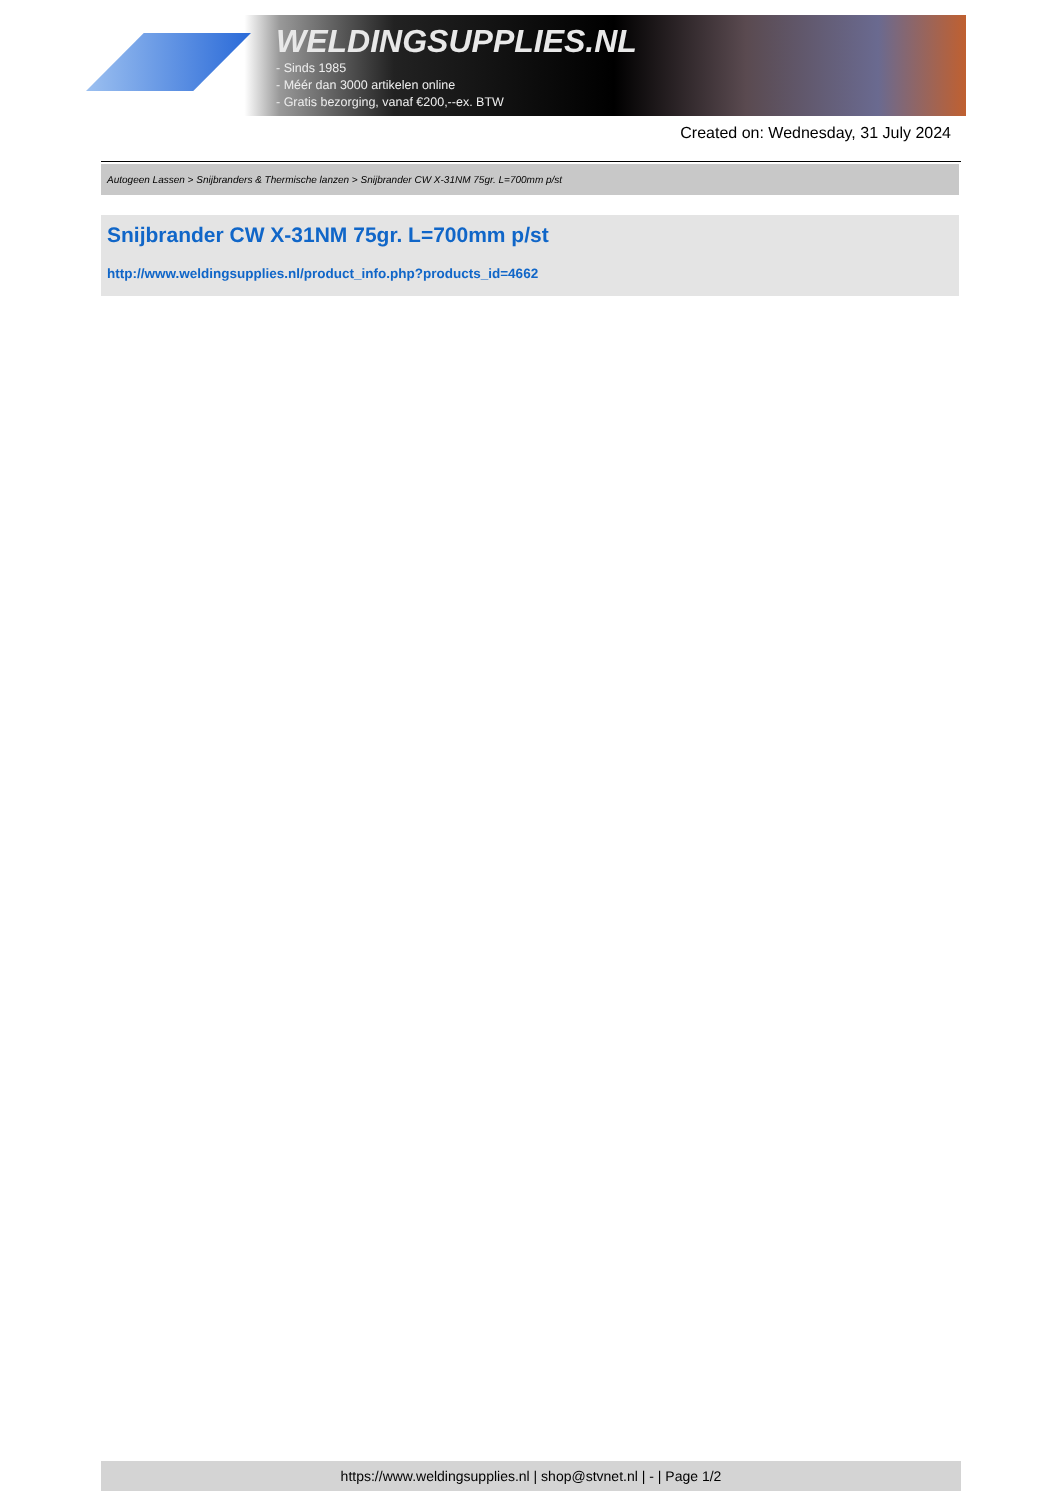WELDINGSUPPLIES.NL
- Sinds 1985
- Méér dan 3000 artikelen online
- Gratis bezorging, vanaf €200,--ex. BTW
Created on: Wednesday, 31 July 2024
Autogeen Lassen > Snijbranders & Thermische lanzen > Snijbrander CW X-31NM 75gr. L=700mm p/st
Snijbrander CW X-31NM 75gr. L=700mm p/st
http://www.weldingsupplies.nl/product_info.php?products_id=4662
https://www.weldingsupplies.nl | shop@stvnet.nl | - | Page 1/2